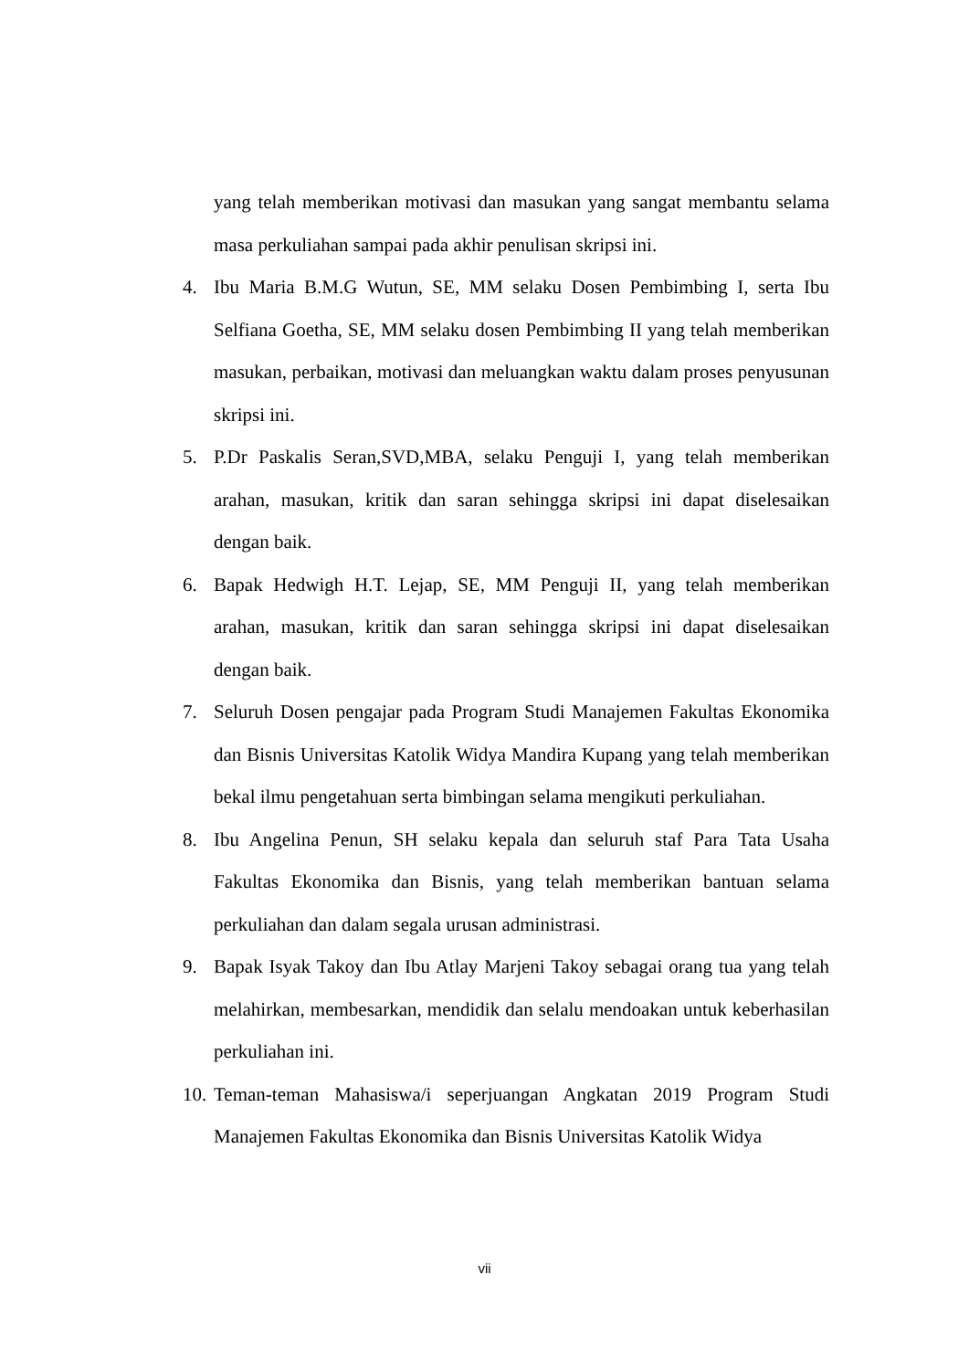yang telah memberikan motivasi dan masukan yang sangat membantu selama masa perkuliahan sampai pada akhir penulisan skripsi ini.
4. Ibu Maria B.M.G Wutun, SE, MM selaku Dosen Pembimbing I, serta Ibu Selfiana Goetha, SE, MM selaku dosen Pembimbing II yang telah memberikan masukan, perbaikan, motivasi dan meluangkan waktu dalam proses penyusunan skripsi ini.
5. P.Dr Paskalis Seran,SVD,MBA, selaku Penguji I, yang telah memberikan arahan, masukan, kritik dan saran sehingga skripsi ini dapat diselesaikan dengan baik.
6. Bapak Hedwigh H.T. Lejap, SE, MM Penguji II, yang telah memberikan arahan, masukan, kritik dan saran sehingga skripsi ini dapat diselesaikan dengan baik.
7. Seluruh Dosen pengajar pada Program Studi Manajemen Fakultas Ekonomika dan Bisnis Universitas Katolik Widya Mandira Kupang yang telah memberikan bekal ilmu pengetahuan serta bimbingan selama mengikuti perkuliahan.
8. Ibu Angelina Penun, SH selaku kepala dan seluruh staf Para Tata Usaha Fakultas Ekonomika dan Bisnis, yang telah memberikan bantuan selama perkuliahan dan dalam segala urusan administrasi.
9. Bapak Isyak Takoy dan Ibu Atlay Marjeni Takoy sebagai orang tua yang telah melahirkan, membesarkan, mendidik dan selalu mendoakan untuk keberhasilan perkuliahan ini.
10. Teman-teman Mahasiswa/i seperjuangan Angkatan 2019 Program Studi Manajemen Fakultas Ekonomika dan Bisnis Universitas Katolik Widya
vii